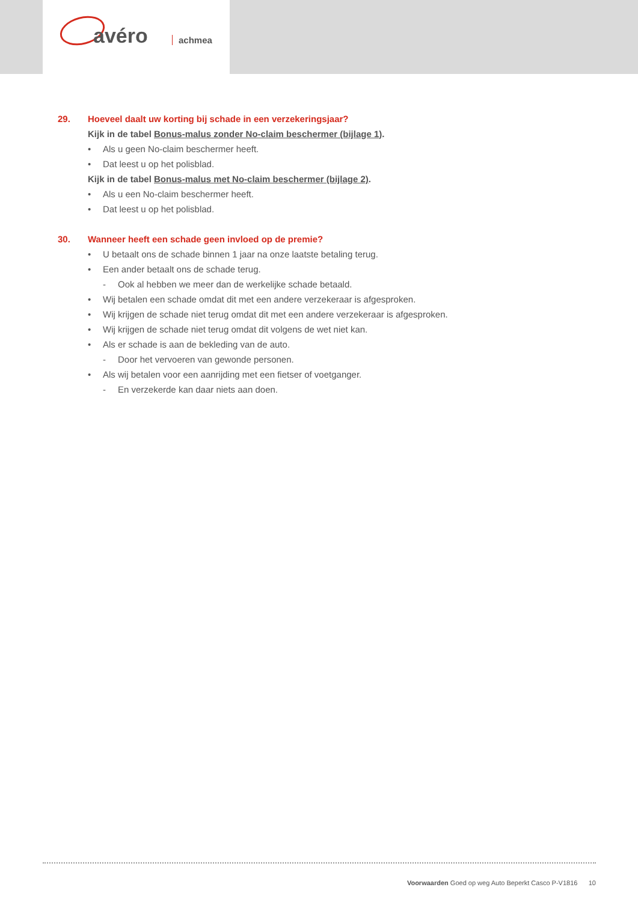avéro achmea
29. Hoeveel daalt uw korting bij schade in een verzekeringsjaar?
Kijk in de tabel Bonus-malus zonder No-claim beschermer (bijlage 1).
• Als u geen No-claim beschermer heeft.
• Dat leest u op het polisblad.
Kijk in de tabel Bonus-malus met No-claim beschermer (bijlage 2).
• Als u een No-claim beschermer heeft.
• Dat leest u op het polisblad.
30. Wanneer heeft een schade geen invloed op de premie?
• U betaalt ons de schade binnen 1 jaar na onze laatste betaling terug.
• Een ander betaalt ons de schade terug.
- Ook al hebben we meer dan de werkelijke schade betaald.
• Wij betalen een schade omdat dit met een andere verzekeraar is afgesproken.
• Wij krijgen de schade niet terug omdat dit met een andere verzekeraar is afgesproken.
• Wij krijgen de schade niet terug omdat dit volgens de wet niet kan.
• Als er schade is aan de bekleding van de auto.
- Door het vervoeren van gewonde personen.
• Als wij betalen voor een aanrijding met een fietser of voetganger.
- En verzekerde kan daar niets aan doen.
Voorwaarden Goed op weg Auto Beperkt Casco P-V1816 10